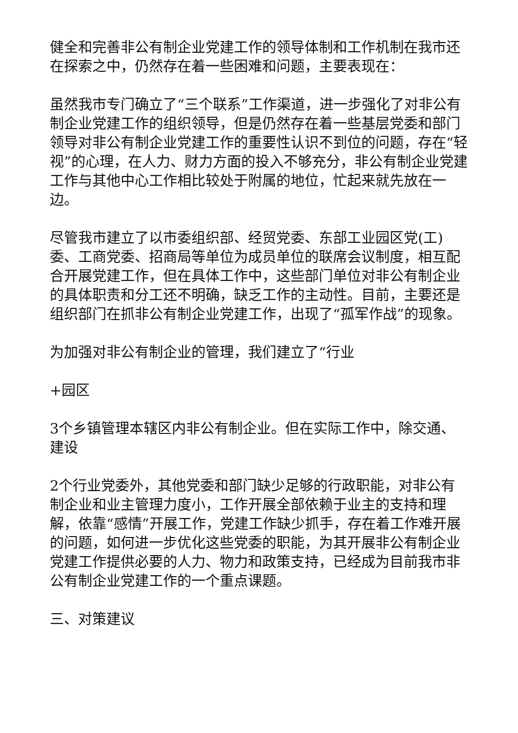健全和完善非公有制企业党建工作的领导体制和工作机制在我市还在探索之中，仍然存在着一些困难和问题，主要表现在：
虽然我市专门确立了“三个联系”工作渠道，进一步强化了对非公有制企业党建工作的组织领导，但是仍然存在着一些基层党委和部门领导对非公有制企业党建工作的重要性认识不到位的问题，存在“轻视”的心理，在人力、财力方面的投入不够充分，非公有制企业党建工作与其他中心工作相比较处于附属的地位，忙起来就先放在一边。
尽管我市建立了以市委组织部、经贸党委、东部工业园区党(工)委、工商党委、招商局等单位为成员单位的联席会议制度，相互配合开展党建工作，但在具体工作中，这些部门单位对非公有制企业的具体职责和分工还不明确，缺乏工作的主动性。目前，主要还是组织部门在抓非公有制企业党建工作，出现了“孤军作战”的现象。
为加强对非公有制企业的管理，我们建立了“行业
+园区
3个乡镇管理本辖区内非公有制企业。但在实际工作中，除交通、建设
2个行业党委外，其他党委和部门缺少足够的行政职能，对非公有制企业和业主管理力度小，工作开展全部依赖于业主的支持和理解，依靠“感情”开展工作，党建工作缺少抓手，存在着工作难开展的问题，如何进一步优化这些党委的职能，为其开展非公有制企业党建工作提供必要的人力、物力和政策支持，已经成为目前我市非公有制企业党建工作的一个重点课题。
三、对策建议